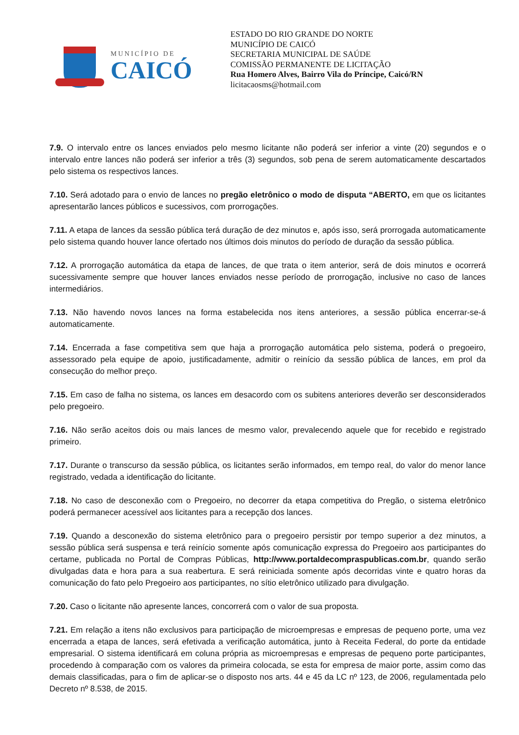MUNICÍPIO DE
CAICÓ
ESTADO DO RIO GRANDE DO NORTE
MUNICÍPIO DE CAICÓ
SECRETARIA MUNICIPAL DE SAÚDE
COMISSÃO PERMANENTE DE LICITAÇÃO
Rua Homero Alves, Bairro Vila do Príncipe, Caicó/RN
licitacaosms@hotmail.com
7.9. O intervalo entre os lances enviados pelo mesmo licitante não poderá ser inferior a vinte (20) segundos e o intervalo entre lances não poderá ser inferior a três (3) segundos, sob pena de serem automaticamente descartados pelo sistema os respectivos lances.
7.10. Será adotado para o envio de lances no pregão eletrônico o modo de disputa “ABERTO, em que os licitantes apresentarão lances públicos e sucessivos, com prorrogações.
7.11. A etapa de lances da sessão pública terá duração de dez minutos e, após isso, será prorrogada automaticamente pelo sistema quando houver lance ofertado nos últimos dois minutos do período de duração da sessão pública.
7.12. A prorrogação automática da etapa de lances, de que trata o item anterior, será de dois minutos e ocorrerá sucessivamente sempre que houver lances enviados nesse período de prorrogação, inclusive no caso de lances intermediários.
7.13. Não havendo novos lances na forma estabelecida nos itens anteriores, a sessão pública encerrar-se-á automaticamente.
7.14. Encerrada a fase competitiva sem que haja a prorrogação automática pelo sistema, poderá o pregoeiro, assessorado pela equipe de apoio, justificadamente, admitir o reinício da sessão pública de lances, em prol da consecução do melhor preço.
7.15. Em caso de falha no sistema, os lances em desacordo com os subitens anteriores deverão ser desconsiderados pelo pregoeiro.
7.16. Não serão aceitos dois ou mais lances de mesmo valor, prevalecendo aquele que for recebido e registrado primeiro.
7.17. Durante o transcurso da sessão pública, os licitantes serão informados, em tempo real, do valor do menor lance registrado, vedada a identificação do licitante.
7.18. No caso de desconexão com o Pregoeiro, no decorrer da etapa competitiva do Pregão, o sistema eletrônico poderá permanecer acessível aos licitantes para a recepção dos lances.
7.19. Quando a desconexão do sistema eletrônico para o pregoeiro persistir por tempo superior a dez minutos, a sessão pública será suspensa e terá reinício somente após comunicação expressa do Pregoeiro aos participantes do certame, publicada no Portal de Compras Públicas, http://www.portaldecompraspublicas.com.br, quando serão divulgadas data e hora para a sua reabertura. E será reiniciada somente após decorridas vinte e quatro horas da comunicação do fato pelo Pregoeiro aos participantes, no sítio eletrônico utilizado para divulgação.
7.20. Caso o licitante não apresente lances, concorrerá com o valor de sua proposta.
7.21. Em relação a itens não exclusivos para participação de microempresas e empresas de pequeno porte, uma vez encerrada a etapa de lances, será efetivada a verificação automática, junto à Receita Federal, do porte da entidade empresarial. O sistema identificará em coluna própria as microempresas e empresas de pequeno porte participantes, procedendo à comparação com os valores da primeira colocada, se esta for empresa de maior porte, assim como das demais classificadas, para o fim de aplicar-se o disposto nos arts. 44 e 45 da LC nº 123, de 2006, regulamentada pelo Decreto nº 8.538, de 2015.